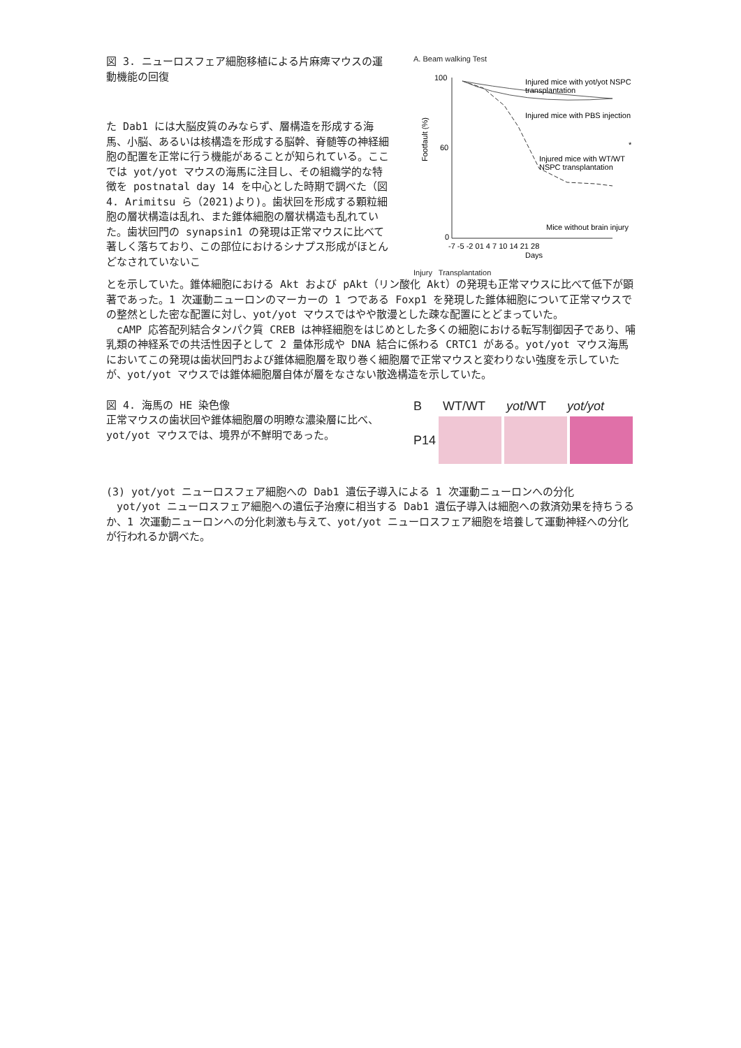図 3. ニューロスフェア細胞移植による片麻痺マウスの運動機能の回復
た Dab1 には大脳皮質のみならず、層構造を形成する海馬、小脳、あるいは核構造を形成する脳幹、脊髄等の神経細胞の配置を正常に行う機能があることが知られている。ここでは yot/yot マウスの海馬に注目し、その組織学的な特徴を postnatal day 14 を中心とした時期で調べた（図 4. Arimitsu ら（2021)より)。歯状回を形成する顆粒細胞の層状構造は乱れ、また錐体細胞の層状構造も乱れていた。歯状回門の synapsin1 の発現は正常マウスに比べて著しく落ちており、この部位におけるシナプス形成がほとんどなされていないこ
A. Beam walking Test
100
60
0
Footfault (%)
Injured mice with yot/yot NSPC
transplantation
Injured mice with PBS injection
Injured mice with WT/WT
NSPC transplantation
Mice without brain injury
-7 -5 -2 01 4 7 10 14 21 28
Days
*
Injury Transplantation
とを示していた。錐体細胞における Akt および pAkt（リン酸化 Akt）の発現も正常マウスに比べて低下が顕著であった。1 次運動ニューロンのマーカーの 1 つである Foxp1 を発現した錐体細胞について正常マウスでの整然とした密な配置に対し、yot/yot マウスではやや散漫とした疎な配置にとどまっていた。
　cAMP 応答配列結合タンパク質 CREB は神経細胞をはじめとした多くの細胞における転写制御因子であり、哺乳類の神経系での共活性因子として 2 量体形成や DNA 結合に係わる CRTC1 がある。yot/yot マウス海馬においてこの発現は歯状回門および錐体細胞層を取り巻く細胞層で正常マウスと変わりない強度を示していたが、yot/yot マウスでは錐体細胞層自体が層をなさない散逸構造を示していた。
図 4. 海馬の HE 染色像
正常マウスの歯状回や錐体細胞層の明瞭な濃染層に比べ、yot/yot マウスでは、境界が不鮮明であった。
B WT/WT yot/WT yot/yot
P14
(3) yot/yot ニューロスフェア細胞への Dab1 遺伝子導入による 1 次運動ニューロンへの分化
　yot/yot ニューロスフェア細胞への遺伝子治療に相当する Dab1 遺伝子導入は細胞への救済効果を持ちうるか、1 次運動ニューロンへの分化刺激も与えて、yot/yot ニューロスフェア細胞を培養して運動神経への分化が行われるか調べた。